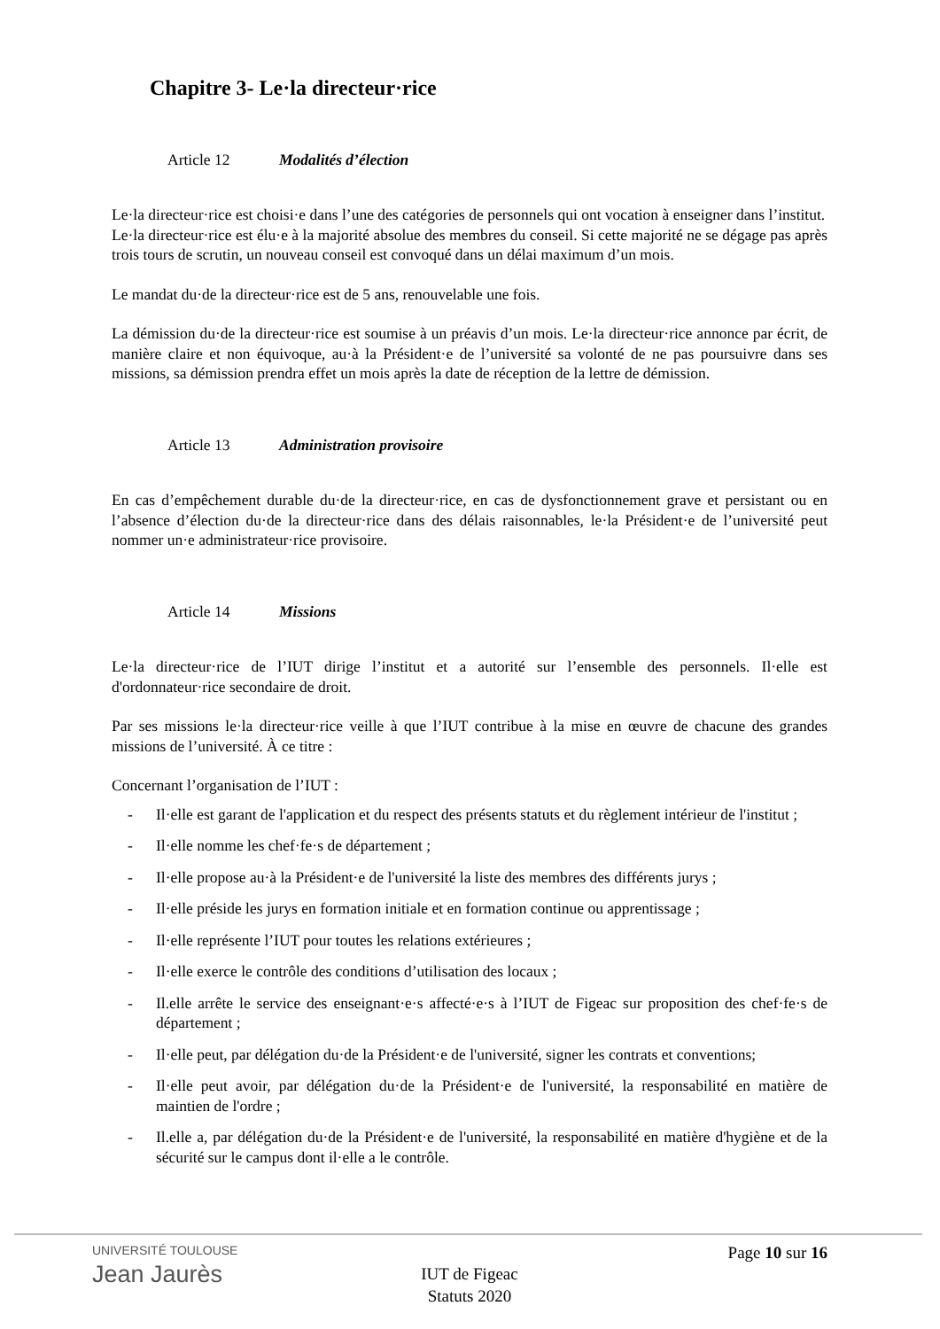Chapitre 3- Le·la directeur·rice
Article 12 Modalités d’élection
Le·la directeur·rice est choisi·e dans l’une des catégories de personnels qui ont vocation à enseigner dans l’institut.
Le·la directeur·rice est élu·e à la majorité absolue des membres du conseil. Si cette majorité ne se dégage pas après trois tours de scrutin, un nouveau conseil est convoqué dans un délai maximum d’un mois.
Le mandat du·de la directeur·rice est de 5 ans, renouvelable une fois.
La démission du·de la directeur·rice est soumise à un préavis d’un mois. Le·la directeur·rice annonce par écrit, de manière claire et non équivoque, au·à la Président·e de l’université sa volonté de ne pas poursuivre dans ses missions, sa démission prendra effet un mois après la date de réception de la lettre de démission.
Article 13 Administration provisoire
En cas d’empêchement durable du·de la directeur·rice, en cas de dysfonctionnement grave et persistant ou en l’absence d’élection du·de la directeur·rice dans des délais raisonnables, le·la Président·e de l’université peut nommer un·e administrateur·rice provisoire.
Article 14 Missions
Le·la directeur·rice de l’IUT dirige l’institut et a autorité sur l’ensemble des personnels. Il·elle est d'ordonnateur·rice secondaire de droit.
Par ses missions le·la directeur·rice veille à que l’IUT contribue à la mise en œuvre de chacune des grandes missions de l’université. À ce titre :
Concernant l’organisation de l’IUT :
- Il·elle est garant de l'application et du respect des présents statuts et du règlement intérieur de l'institut ;
- Il·elle nomme les chef·fe·s de département ;
- Il·elle propose au·à la Président·e de l'université la liste des membres des différents jurys ;
- Il·elle préside les jurys en formation initiale et en formation continue ou apprentissage ;
- Il·elle représente l’IUT pour toutes les relations extérieures ;
- Il·elle exerce le contrôle des conditions d’utilisation des locaux ;
- Il.elle arrête le service des enseignant·e·s affecté·e·s à l’IUT de Figeac sur proposition des chef·fe·s de département ;
- Il·elle peut, par délégation du·de la Président·e de l'université, signer les contrats et conventions;
- Il·elle peut avoir, par délégation du·de la Président·e de l'université, la responsabilité en matière de maintien de l'ordre ;
- Il.elle a, par délégation du·de la Président·e de l'université, la responsabilité en matière d'hygiène et de la sécurité sur le campus dont il·elle a le contrôle.
UNIVERSITÉ TOULOUSE
Jean Jaurès
Page 10 sur 16
IUT de Figeac
Statuts 2020